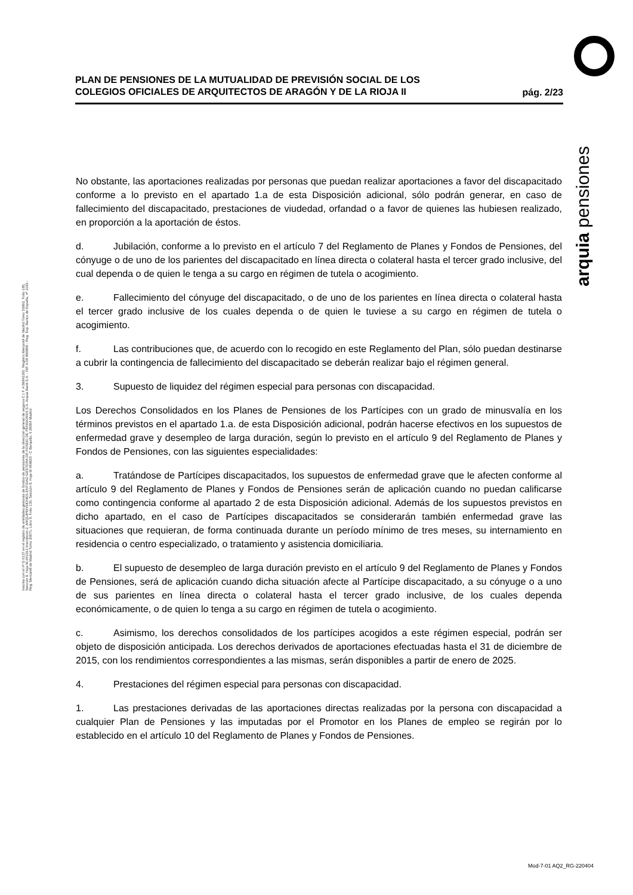arquia pensiones
PLAN DE PENSIONES DE LA MUTUALIDAD DE PREVISIÓN SOCIAL DE LOS
COLEGIOS OFICIALES DE ARQUITECTOS DE ARAGÓN Y DE LA RIOJA II
pág. 2/23
Inscrita con el nº G 0137 en el registro de entidades gestoras de fondos de pensiones de la dirección general de seguros C.I.F. A 58843301. Registro Mercantil de Madrid Tomo 36992, Folio 185, Sección 8, Hoja M-661013 Inscripción 2. ARQUIPENSIONES ENTIDAD GESTORA DE FONDO DE PENSIONES S.A. Arquia Bank S.A. - NIF A 08 809808 - Reg. Esp. Banco de España, nº 3183 - Reg. Mercantil de Madrid Tomo 36871, Libro 0, Folio 136, Sección 8, Hoja M 659820 - C Barquillo, 6 28004 Madrid
No obstante, las aportaciones realizadas por personas que puedan realizar aportaciones a favor del discapacitado conforme a lo previsto en el apartado 1.a de esta Disposición adicional, sólo podrán generar, en caso de fallecimiento del discapacitado, prestaciones de viudedad, orfandad o a favor de quienes las hubiesen realizado, en proporción a la aportación de éstos.
d. Jubilación, conforme a lo previsto en el artículo 7 del Reglamento de Planes y Fondos de Pensiones, del cónyuge o de uno de los parientes del discapacitado en línea directa o colateral hasta el tercer grado inclusive, del cual dependa o de quien le tenga a su cargo en régimen de tutela o acogimiento.
e. Fallecimiento del cónyuge del discapacitado, o de uno de los parientes en línea directa o colateral hasta el tercer grado inclusive de los cuales dependa o de quien le tuviese a su cargo en régimen de tutela o acogimiento.
f. Las contribuciones que, de acuerdo con lo recogido en este Reglamento del Plan, sólo puedan destinarse a cubrir la contingencia de fallecimiento del discapacitado se deberán realizar bajo el régimen general.
3. Supuesto de liquidez del régimen especial para personas con discapacidad.
Los Derechos Consolidados en los Planes de Pensiones de los Partícipes con un grado de minusvalía en los términos previstos en el apartado 1.a. de esta Disposición adicional, podrán hacerse efectivos en los supuestos de enfermedad grave y desempleo de larga duración, según lo previsto en el artículo 9 del Reglamento de Planes y Fondos de Pensiones, con las siguientes especialidades:
a. Tratándose de Partícipes discapacitados, los supuestos de enfermedad grave que le afecten conforme al artículo 9 del Reglamento de Planes y Fondos de Pensiones serán de aplicación cuando no puedan calificarse como contingencia conforme al apartado 2 de esta Disposición adicional. Además de los supuestos previstos en dicho apartado, en el caso de Partícipes discapacitados se considerarán también enfermedad grave las situaciones que requieran, de forma continuada durante un período mínimo de tres meses, su internamiento en residencia o centro especializado, o tratamiento y asistencia domiciliaria.
b. El supuesto de desempleo de larga duración previsto en el artículo 9 del Reglamento de Planes y Fondos de Pensiones, será de aplicación cuando dicha situación afecte al Partícipe discapacitado, a su cónyuge o a uno de sus parientes en línea directa o colateral hasta el tercer grado inclusive, de los cuales dependa económicamente, o de quien lo tenga a su cargo en régimen de tutela o acogimiento.
c. Asimismo, los derechos consolidados de los partícipes acogidos a este régimen especial, podrán ser objeto de disposición anticipada. Los derechos derivados de aportaciones efectuadas hasta el 31 de diciembre de 2015, con los rendimientos correspondientes a las mismas, serán disponibles a partir de enero de 2025.
4. Prestaciones del régimen especial para personas con discapacidad.
1. Las prestaciones derivadas de las aportaciones directas realizadas por la persona con discapacidad a cualquier Plan de Pensiones y las imputadas por el Promotor en los Planes de empleo se regirán por lo establecido en el artículo 10 del Reglamento de Planes y Fondos de Pensiones.
Mod-7-01 AQ2_RG-220404